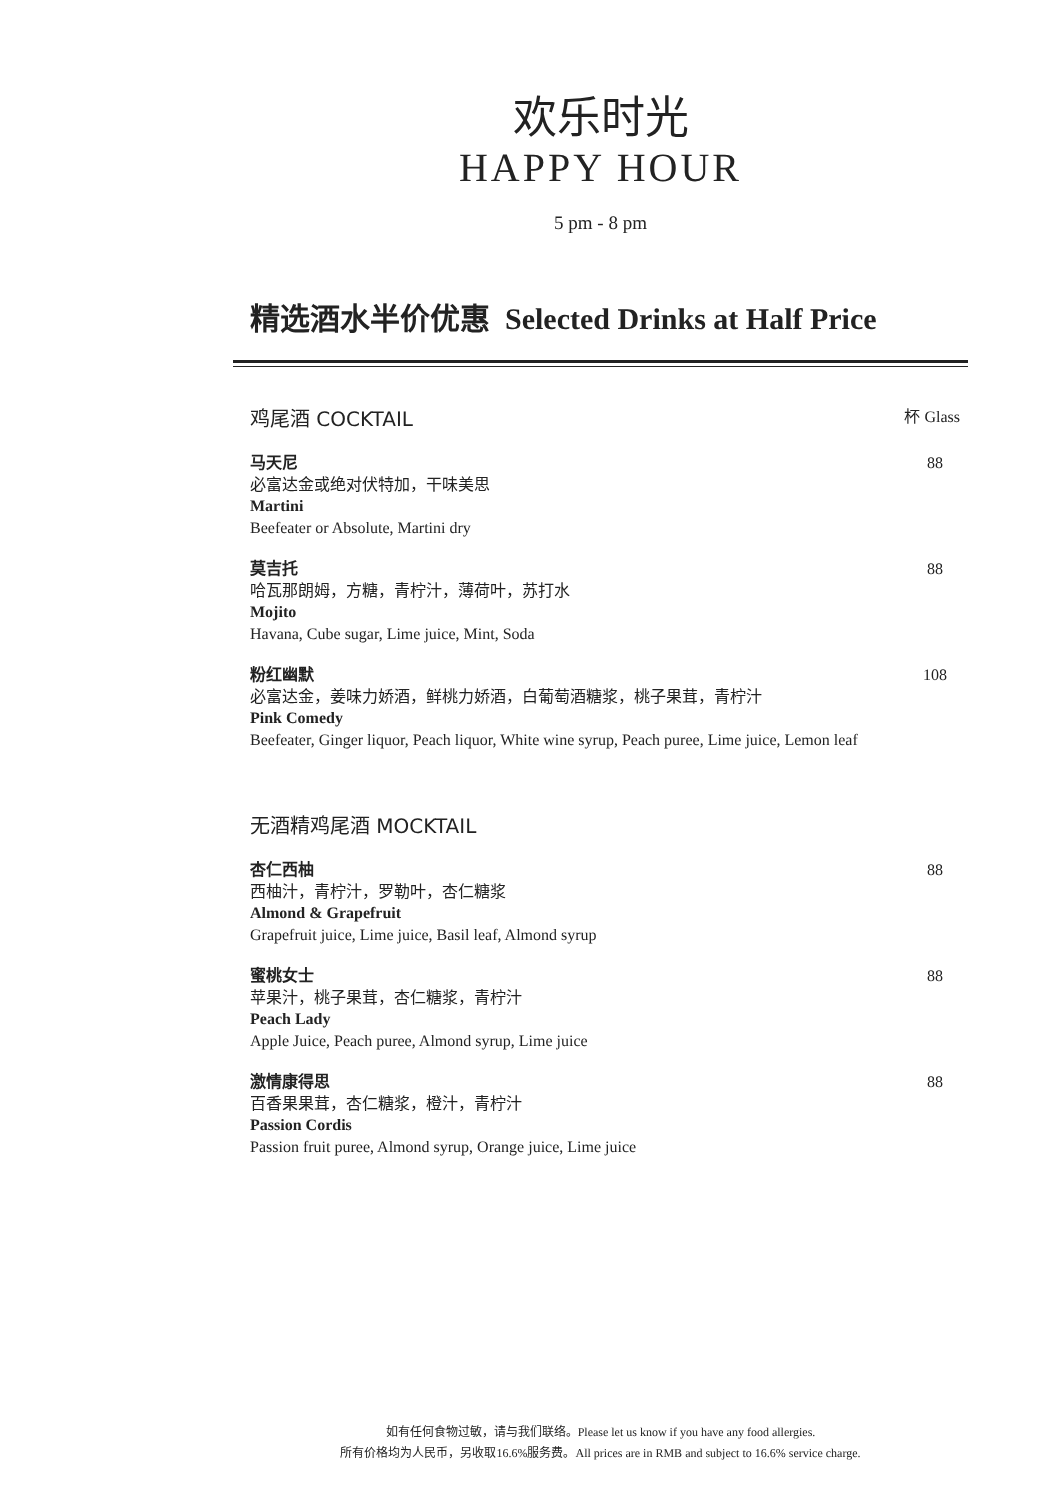欢乐时光
HAPPY HOUR
5 pm - 8 pm
精选酒水半价优惠 Selected Drinks at Half Price
鸡尾酒 COCKTAIL 杯 Glass
马天尼
必富达金或绝对伏特加，干味美思
Martini
Beefeater or Absolute, Martini dry
88
莫吉托
哈瓦那朗姆，方糖，青柠汁，薄荷叶，苏打水
Mojito
Havana, Cube sugar, Lime juice, Mint, Soda
88
粉红幽默
必富达金，姜味力娇酒，鲜桃力娇酒，白葡萄酒糖浆，桃子果茸，青柠汁
Pink Comedy
Beefeater, Ginger liquor, Peach liquor, White wine syrup, Peach puree, Lime juice, Lemon leaf
108
无酒精鸡尾酒 MOCKTAIL
杏仁西柚
西柚汁，青柠汁，罗勒叶，杏仁糖浆
Almond & Grapefruit
Grapefruit juice, Lime juice, Basil leaf, Almond syrup
88
蜜桃女士
苹果汁，桃子果茸，杏仁糖浆，青柠汁
Peach Lady
Apple Juice, Peach puree, Almond syrup, Lime juice
88
激情康得思
百香果果茸，杏仁糖浆，橙汁，青柠汁
Passion Cordis
Passion fruit puree, Almond syrup, Orange juice, Lime juice
88
如有任何食物过敏，请与我们联络。Please let us know if you have any food allergies.
所有价格均为人民币，另收取16.6%服务费。All prices are in RMB and subject to 16.6% service charge.